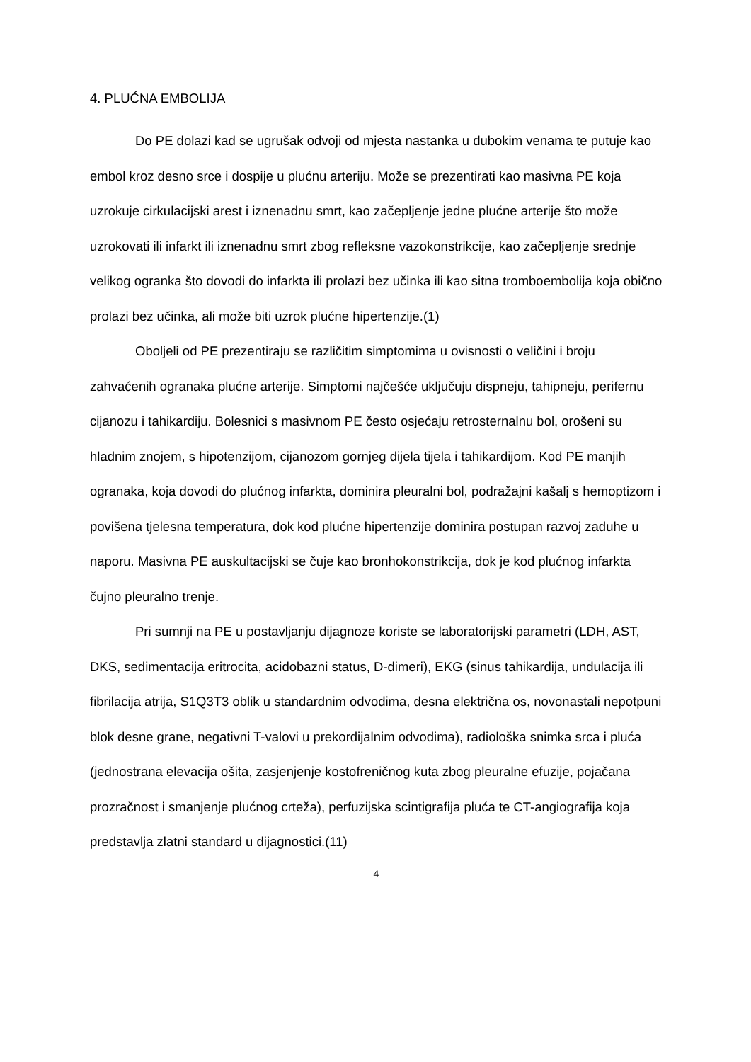4. PLUĆNA EMBOLIJA
Do PE dolazi kad se ugrušak odvoji od mjesta nastanka u dubokim venama te putuje kao embol kroz desno srce i dospije u plućnu arteriju. Može se prezentirati kao masivna PE koja uzrokuje cirkulacijski arest i iznenadnu smrt, kao začepljenje jedne plućne arterije što može uzrokovati ili infarkt ili iznenadnu smrt zbog refleksne vazokonstrikcije, kao začepljenje srednje velikog ogranka što dovodi do infarkta ili prolazi bez učinka ili kao sitna tromboembolija koja obično prolazi bez učinka, ali može biti uzrok plućne hipertenzije.(1)
Oboljeli od PE prezentiraju se različitim simptomima u ovisnosti o veličini i broju zahvaćenih ogranaka plućne arterije. Simptomi najčešće uključuju dispneju, tahipneju, perifernu cijanozu i tahikardiju. Bolesnici s masivnom PE često osjećaju retrosternalnu bol, orošeni su hladnim znojem, s hipotenzijom, cijanozom gornjeg dijela tijela i tahikardijom. Kod PE manjih ogranaka, koja dovodi do plućnog infarkta, dominira pleuralni bol, podražajni kašalj s hemoptizom i povišena tjelesna temperatura, dok kod plućne hipertenzije dominira postupan razvoj zaduhe u naporu. Masivna PE auskultacijski se čuje kao bronhokonstrikcija, dok je kod plućnog infarkta čujno pleuralno trenje.
Pri sumnji na PE u postavljanju dijagnoze koriste se laboratorijski parametri (LDH, AST, DKS, sedimentacija eritrocita, acidobazni status, D-dimeri), EKG (sinus tahikardija, undulacija ili fibrilacija atrija, S1Q3T3 oblik u standardnim odvodima, desna električna os, novonastali nepotpuni blok desne grane, negativni T-valovi u prekordijalnim odvodima), radiološka snimka srca i pluća (jednostrana elevacija ošita, zasjenjenje kostofreničnog kuta zbog pleuralne efuzije, pojačana prozračnost i smanjenje plućnog crteža), perfuzijska scintigrafija pluća te CT-angiografija koja predstavlja zlatni standard u dijagnostici.(11)
4